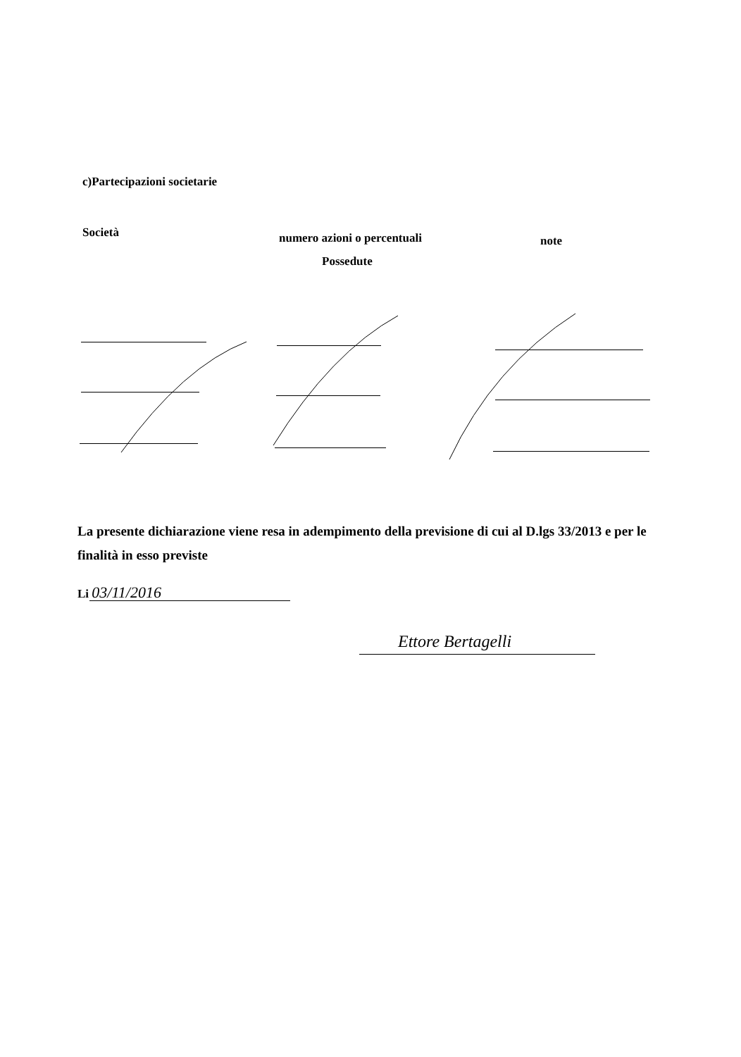c)Partecipazioni societarie
Società numero azioni o percentuali note
Possedute
La presente dichiarazione viene resa in adempimento della previsione di cui al D.lgs 33/2013 e per le finalità in esso previste
Li 03/11/2016
Ettore Bertagelli